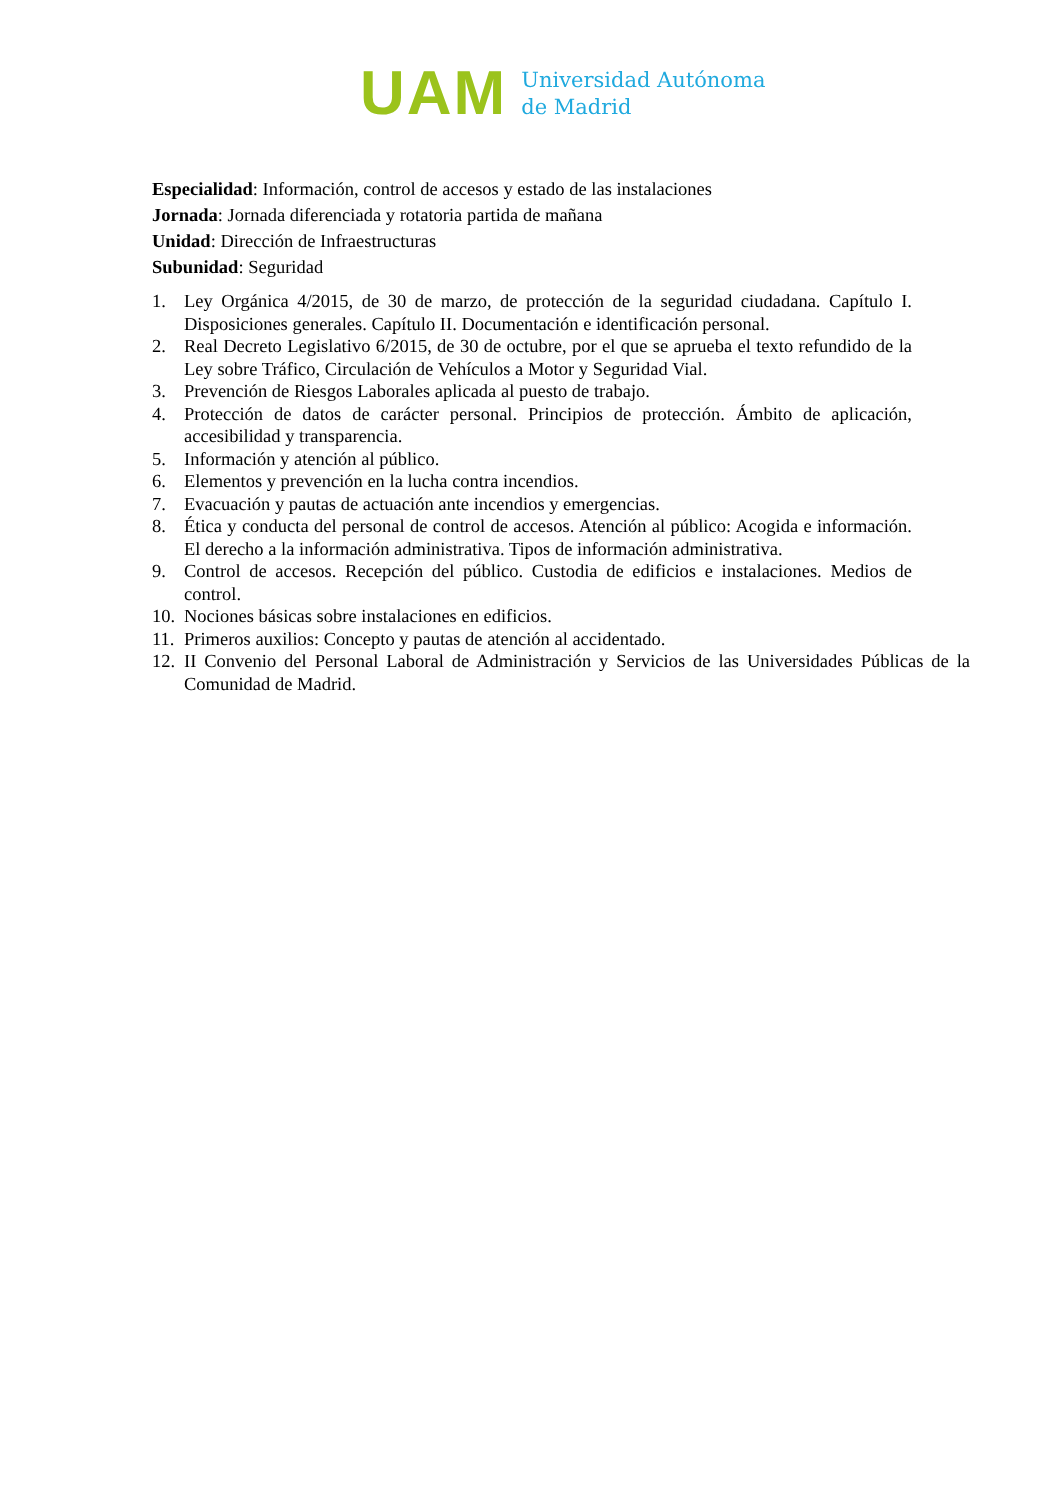UAM
Universidad Autónoma
de Madrid
Especialidad: Información, control de accesos y estado de las instalaciones
Jornada: Jornada diferenciada y rotatoria partida de mañana
Unidad: Dirección de Infraestructuras
Subunidad: Seguridad
1. Ley Orgánica 4/2015, de 30 de marzo, de protección de la seguridad ciudadana. Capítulo I. Disposiciones generales. Capítulo II. Documentación e identificación personal.
2. Real Decreto Legislativo 6/2015, de 30 de octubre, por el que se aprueba el texto refundido de la Ley sobre Tráfico, Circulación de Vehículos a Motor y Seguridad Vial.
3. Prevención de Riesgos Laborales aplicada al puesto de trabajo.
4. Protección de datos de carácter personal. Principios de protección. Ámbito de aplicación, accesibilidad y transparencia.
5. Información y atención al público.
6. Elementos y prevención en la lucha contra incendios.
7. Evacuación y pautas de actuación ante incendios y emergencias.
8. Ética y conducta del personal de control de accesos. Atención al público: Acogida e información. El derecho a la información administrativa. Tipos de información administrativa.
9. Control de accesos. Recepción del público. Custodia de edificios e instalaciones. Medios de control.
10. Nociones básicas sobre instalaciones en edificios.
11. Primeros auxilios: Concepto y pautas de atención al accidentado.
12. II Convenio del Personal Laboral de Administración y Servicios de las Universidades Públicas de la Comunidad de Madrid.